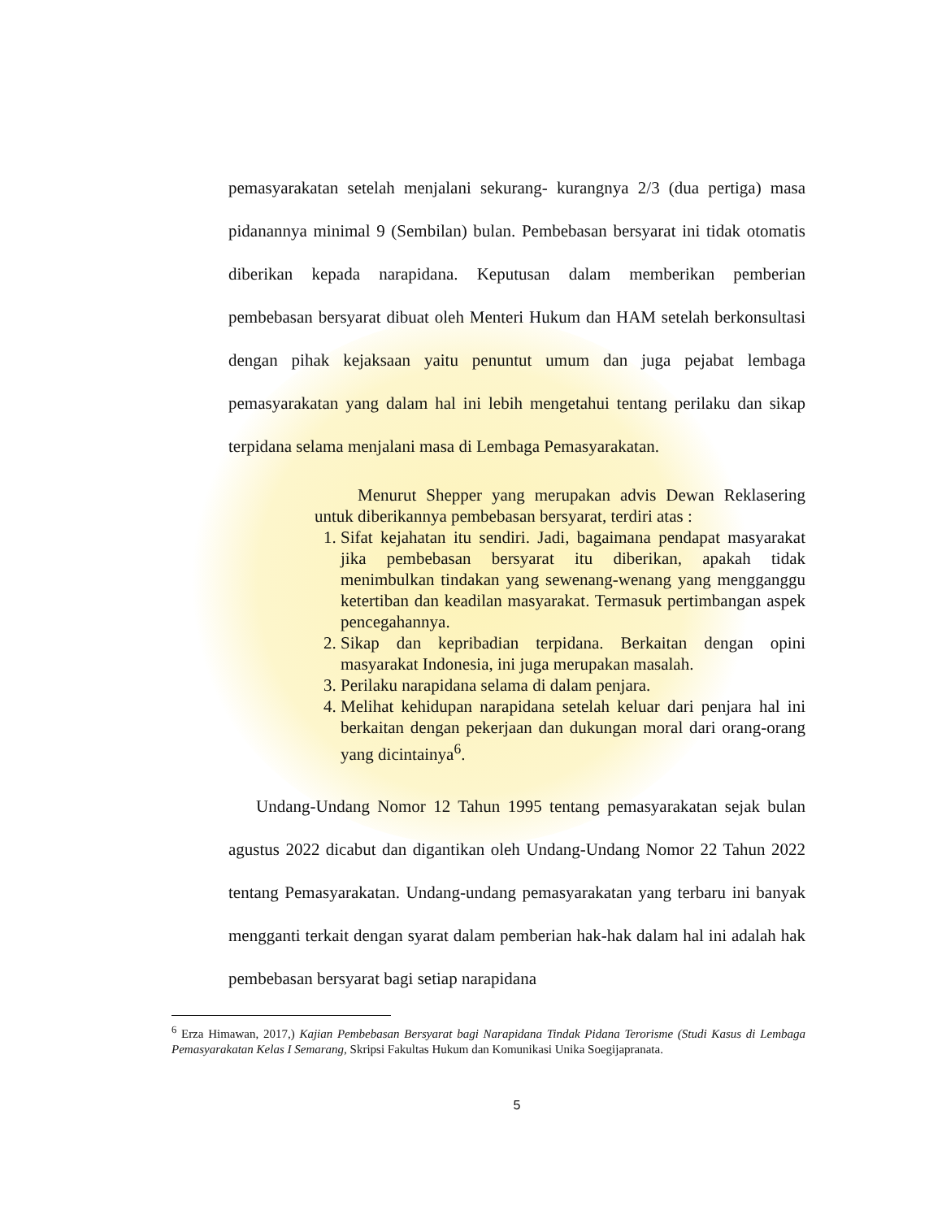pemasyarakatan setelah menjalani sekurang- kurangnya 2/3 (dua pertiga) masa pidanannya minimal 9 (Sembilan) bulan. Pembebasan bersyarat ini tidak otomatis diberikan kepada narapidana. Keputusan dalam memberikan pemberian pembebasan bersyarat dibuat oleh Menteri Hukum dan HAM setelah berkonsultasi dengan pihak kejaksaan yaitu penuntut umum dan juga pejabat lembaga pemasyarakatan yang dalam hal ini lebih mengetahui tentang perilaku dan sikap terpidana selama menjalani masa di Lembaga Pemasyarakatan.
Menurut Shepper yang merupakan advis Dewan Reklasering untuk diberikannya pembebasan bersyarat, terdiri atas :
1. Sifat kejahatan itu sendiri. Jadi, bagaimana pendapat masyarakat jika pembebasan bersyarat itu diberikan, apakah tidak menimbulkan tindakan yang sewenang-wenang yang mengganggu ketertiban dan keadilan masyarakat. Termasuk pertimbangan aspek pencegahannya.
2. Sikap dan kepribadian terpidana. Berkaitan dengan opini masyarakat Indonesia, ini juga merupakan masalah.
3. Perilaku narapidana selama di dalam penjara.
4. Melihat kehidupan narapidana setelah keluar dari penjara hal ini berkaitan dengan pekerjaan dan dukungan moral dari orang-orang yang dicintainya<sup>6</sup>.
Undang-Undang Nomor 12 Tahun 1995 tentang pemasyarakatan sejak bulan agustus 2022 dicabut dan digantikan oleh Undang-Undang Nomor 22 Tahun 2022 tentang Pemasyarakatan. Undang-undang pemasyarakatan yang terbaru ini banyak mengganti terkait dengan syarat dalam pemberian hak-hak dalam hal ini adalah hak pembebasan bersyarat bagi setiap narapidana
<sup>6</sup> Erza Himawan, 2017,) Kajian Pembebasan Bersyarat bagi Narapidana Tindak Pidana Terorisme (Studi Kasus di Lembaga Pemasyarakatan Kelas I Semarang, Skripsi Fakultas Hukum dan Komunikasi Unika Soegijapranata.
5